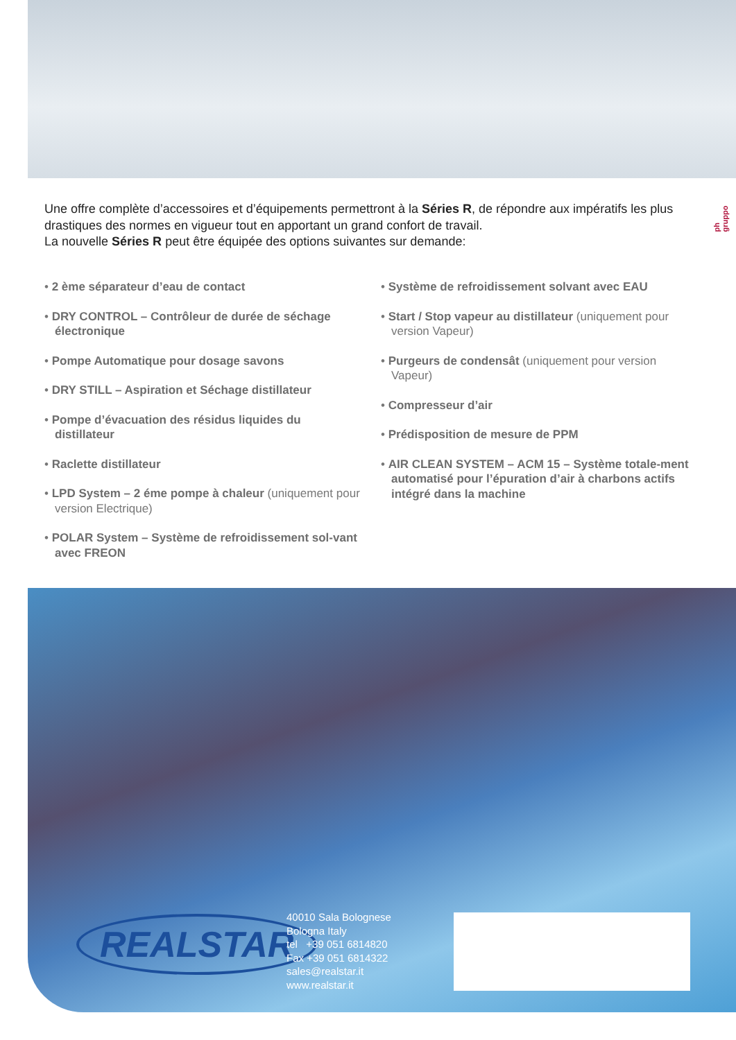Une offre complète d’accessoires et d’équipements permettront à la Séries R, de répondre aux impératifs les plus drastiques des normes en vigueur tout en apportant un grand confort de travail.
La nouvelle Séries R peut être équipée des options suivantes sur demande:
ph gruppo
• 2 ème séparateur d’eau de contact
• DRY CONTROL – Contrôleur de durée de séchage électronique
• Pompe Automatique pour dosage savons
• DRY STILL – Aspiration et Séchage distillateur
• Pompe d’évacuation des résidus liquides du distillateur
• Raclette distillateur
• LPD System – 2 éme pompe à chaleur (uniquement pour version Electrique)
• POLAR System – Système de refroidissement sol-vant avec FREON
• Système de refroidissement solvant avec EAU
• Start / Stop vapeur au distillateur (uniquement pour version Vapeur)
• Purgeurs de condensât (uniquement pour version Vapeur)
• Compresseur d’air
• Prédisposition de mesure de PPM
• AIR CLEAN SYSTEM – ACM 15 – Système totale-ment automatisé pour l’épuration d’air à charbons actifs intégré dans la machine
REALSTAR
40010 Sala Bolognese
Bologna Italy
tel +39 051 6814820
Fax +39 051 6814322
sales@realstar.it
www.realstar.it